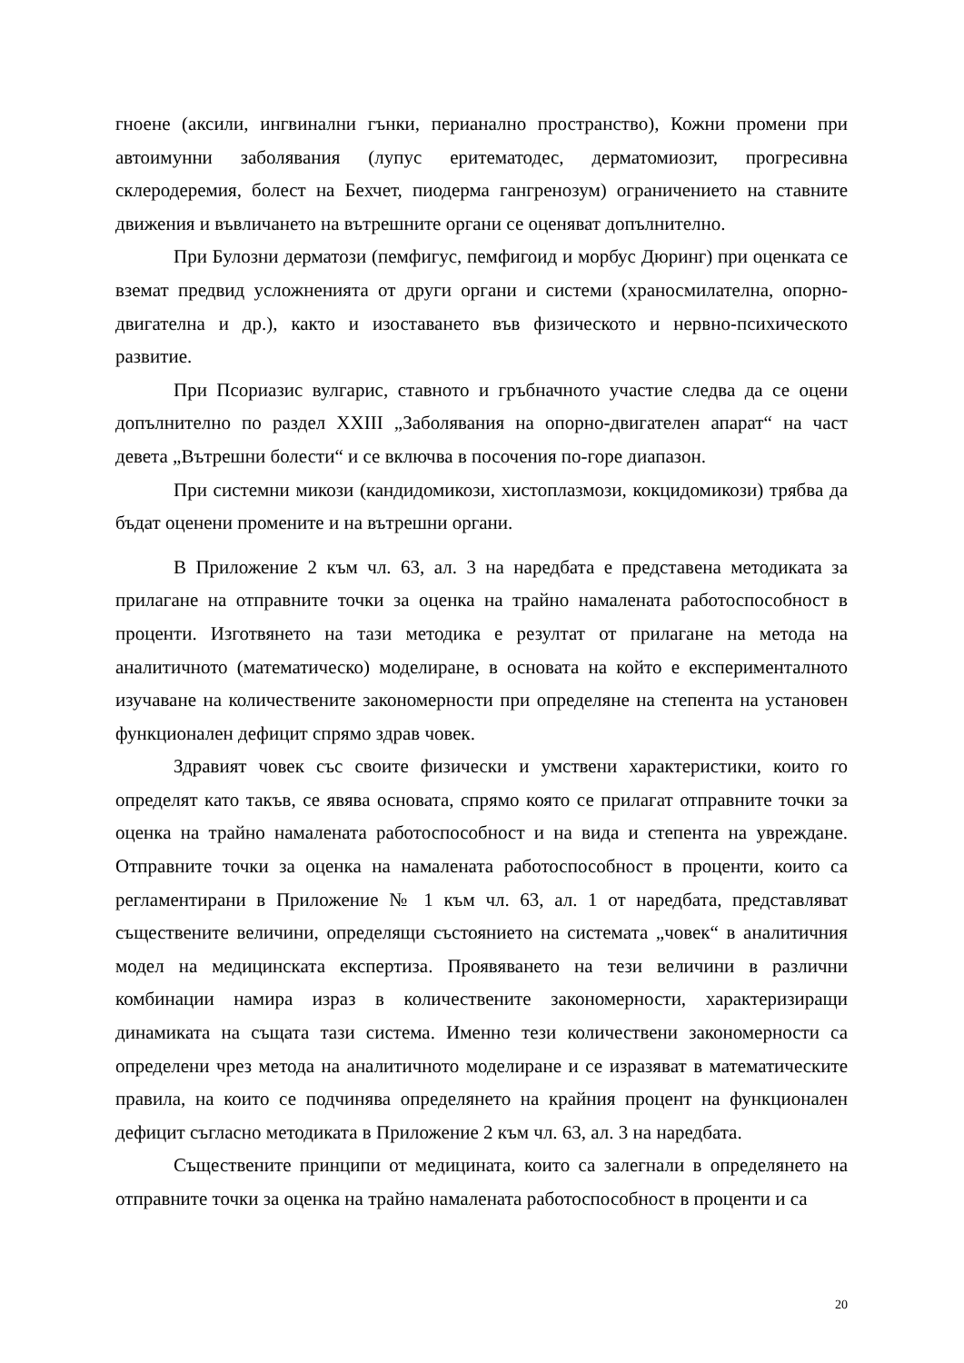гноене (аксили, ингвинални гънки, перианално пространство), Кожни промени при автоимунни заболявания (лупус еритематодес, дерматомиозит, прогресивна склеродеремия, болест на Бехчет, пиодерма гангренозум) ограничението на ставните движения и въвличането на вътрешните органи се оценяват допълнително.
При Булозни дерматози (пемфигус, пемфигоид и морбус Дюринг) при оценката се вземат предвид усложненията от други органи и системи (храносмилателна, опорно-двигателна и др.), както и изоставането във физическото и нервно-психическото развитие.
При Псориазис вулгарис, ставното и гръбначното участие следва да се оцени допълнително по раздел XXIII „Заболявания на опорно-двигателен апарат“ на част девета „Вътрешни болести“ и се включва в посочения по-горе диапазон.
При системни микози (кандидомикози, хистоплазмози, кокцидомикози) трябва да бъдат оценени промените и на вътрешни органи.
В Приложение 2 към чл. 63, ал. 3 на наредбата е представена методиката за прилагане на отправните точки за оценка на трайно намалената работоспособност в проценти. Изготвянето на тази методика е резултат от прилагане на метода на аналитичното (математическо) моделиране, в основата на който е експерименталното изучаване на количествените закономерности при определяне на степента на установен функционален дефицит спрямо здрав човек.
Здравият човек със своите физически и умствени характеристики, които го определят като такъв, се явява основата, спрямо която се прилагат отправните точки за оценка на трайно намалената работоспособност и на вида и степента на увреждане. Отправните точки за оценка на намалената работоспособност в проценти, които са регламентирани в Приложение № 1 към чл. 63, ал. 1 от наредбата, представляват съществените величини, определящи състоянието на системата „човек“ в аналитичния модел на медицинската експертиза. Проявяването на тези величини в различни комбинации намира израз в количествените закономерности, характеризиращи динамиката на същата тази система. Именно тези количествени закономерности са определени чрез метода на аналитичното моделиране и се изразяват в математическите правила, на които се подчинява определянето на крайния процент на функционален дефицит съгласно методиката в Приложение 2 към чл. 63, ал. 3 на наредбата.
Съществените принципи от медицината, които са залегнали в определянето на отправните точки за оценка на трайно намалената работоспособност в проценти и са
20